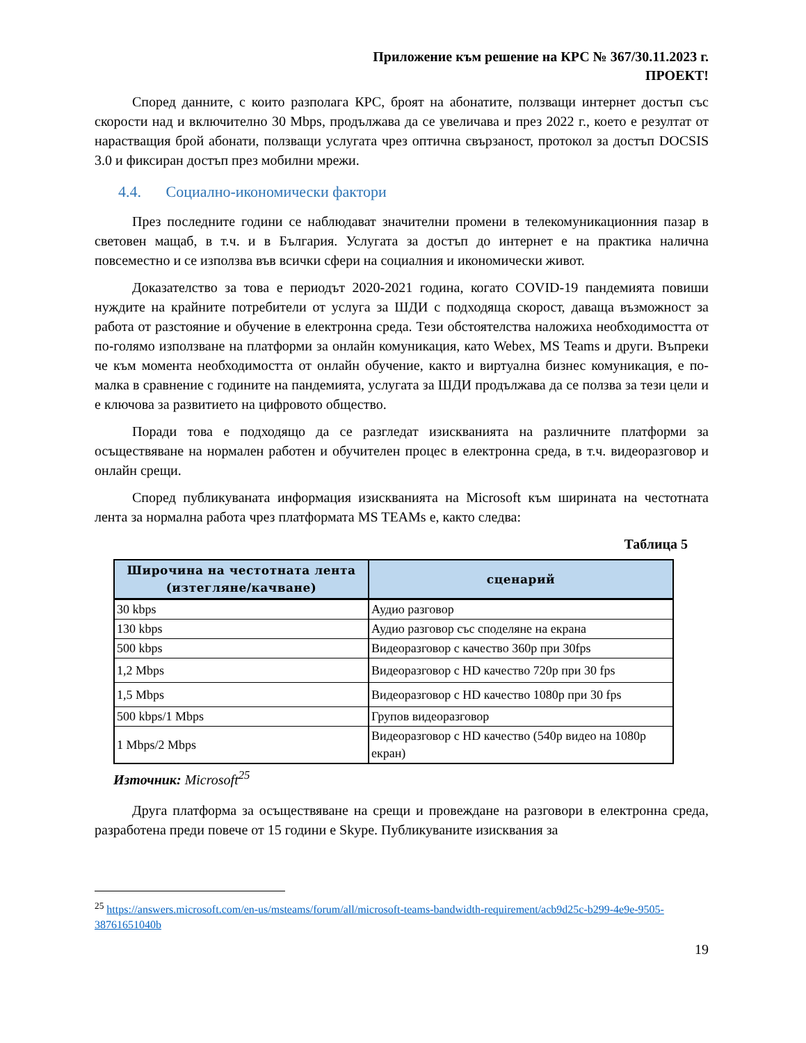Приложение към решение на КРС № 367/30.11.2023 г.
ПРОЕКТ!
Според данните, с които разполага КРС, броят на абонатите, ползващи интернет достъп със скорости над и включително 30 Mbps, продължава да се увеличава и през 2022 г., което е резултат от нарастващия брой абонати, ползващи услугата чрез оптична свързаност, протокол за достъп DOCSIS 3.0 и фиксиран достъп през мобилни мрежи.
4.4. Социално-икономически фактори
През последните години се наблюдават значителни промени в телекомуникационния пазар в световен мащаб, в т.ч. и в България. Услугата за достъп до интернет е на практика налична повсеместно и се използва във всички сфери на социалния и икономически живот.
Доказателство за това е периодът 2020-2021 година, когато COVID-19 пандемията повиши нуждите на крайните потребители от услуга за ШДИ с подходяща скорост, даваща възможност за работа от разстояние и обучение в електронна среда. Тези обстоятелства наложиха необходимостта от по-голямо използване на платформи за онлайн комуникация, като Webex, MS Teams и други. Въпреки че към момента необходимостта от онлайн обучение, както и виртуална бизнес комуникация, е по-малка в сравнение с годините на пандемията, услугата за ШДИ продължава да се ползва за тези цели и е ключова за развитието на цифровото общество.
Поради това е подходящо да се разгледат изискванията на различните платформи за осъществяване на нормален работен и обучителен процес в електронна среда, в т.ч. видеоразговор и онлайн срещи.
Според публикуваната информация изискванията на Microsoft към ширината на честотната лента за нормална работа чрез платформата MS TEAMs е, както следва:
Таблица 5
| Широчина на честотната лента (изтегляне/качване) | сценарий |
| --- | --- |
| 30 kbps | Аудио разговор |
| 130 kbps | Аудио разговор със споделяне на екрана |
| 500 kbps | Видеоразговор с качество 360p при 30fps |
| 1,2 Mbps | Видеоразговор с HD качество 720p при 30 fps |
| 1,5 Mbps | Видеоразговор с HD качество 1080p при 30 fps |
| 500 kbps/1 Mbps | Групов видеоразговор |
| 1 Mbps/2 Mbps | Видеоразговор с HD качество (540p видео на 1080p екран) |
Източник: Microsoft<sup>25</sup>
Друга платформа за осъществяване на срещи и провеждане на разговори в електронна среда, разработена преди повече от 15 години е Skype. Публикуваните изисквания за
<sup>25</sup> https://answers.microsoft.com/en-us/msteams/forum/all/microsoft-teams-bandwidth-requirement/acb9d25c-b299-4e9e-9505-38761651040b
19